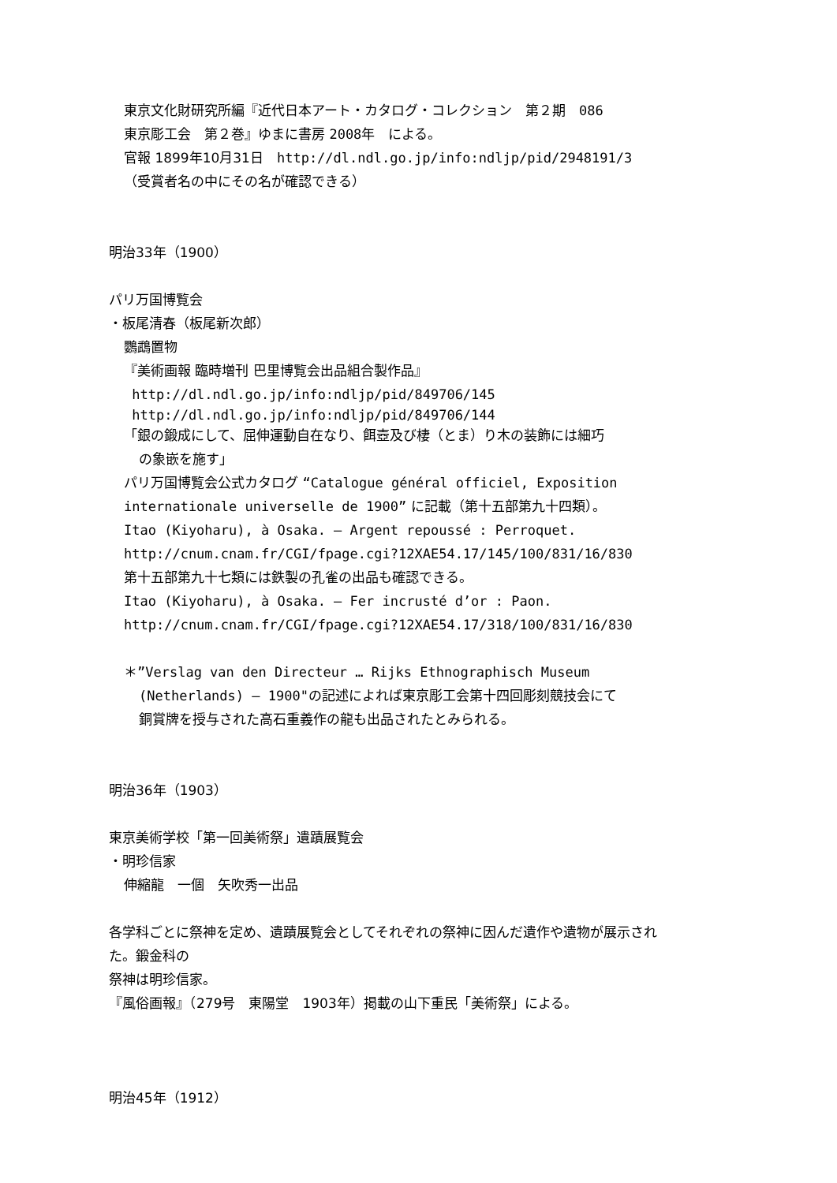東京文化財研究所編『近代日本アート・カタログ・コレクション　第２期　086
東京彫工会　第２巻』ゆまに書房 2008年　による。
官報 1899年10月31日　http://dl.ndl.go.jp/info:ndljp/pid/2948191/3
（受賞者名の中にその名が確認できる）
明治33年（1900）
パリ万国博覧会
・板尾清春（板尾新次郎）
鸚鵡置物
『美術画報 臨時増刊 巴里博覧会出品組合製作品』
http://dl.ndl.go.jp/info:ndljp/pid/849706/145
http://dl.ndl.go.jp/info:ndljp/pid/849706/144
「銀の鍛成にして、屈伸運動自在なり、餌壺及び棲（とま）り木の装飾には細巧
の象嵌を施す」
パリ万国博覧会公式カタログ “Catalogue général officiel, Exposition
internationale universelle de 1900” に記載（第十五部第九十四類）。
Itao (Kiyoharu), à Osaka. — Argent repoussé : Perroquet.
http://cnum.cnam.fr/CGI/fpage.cgi?12XAE54.17/145/100/831/16/830
第十五部第九十七類には鉄製の孔雀の出品も確認できる。
Itao (Kiyoharu), à Osaka. — Fer incrusté d’or : Paon.
http://cnum.cnam.fr/CGI/fpage.cgi?12XAE54.17/318/100/831/16/830
＊”Verslag van den Directeur … Rijks Ethnographisch Museum
(Netherlands) — 1900"の記述によれば東京彫工会第十四回彫刻競技会にて
銅賞牌を授与された高石重義作の龍も出品されたとみられる。
明治36年（1903）
東京美術学校「第一回美術祭」遺蹟展覧会
・明珍信家
伸縮龍　一個　矢吹秀一出品
各学科ごとに祭神を定め、遺蹟展覧会としてそれぞれの祭神に因んだ遺作や遺物が展示され
た。鍛金科の
祭神は明珍信家。
『風俗画報』（279号　東陽堂　1903年）掲載の山下重民「美術祭」による。
明治45年（1912）